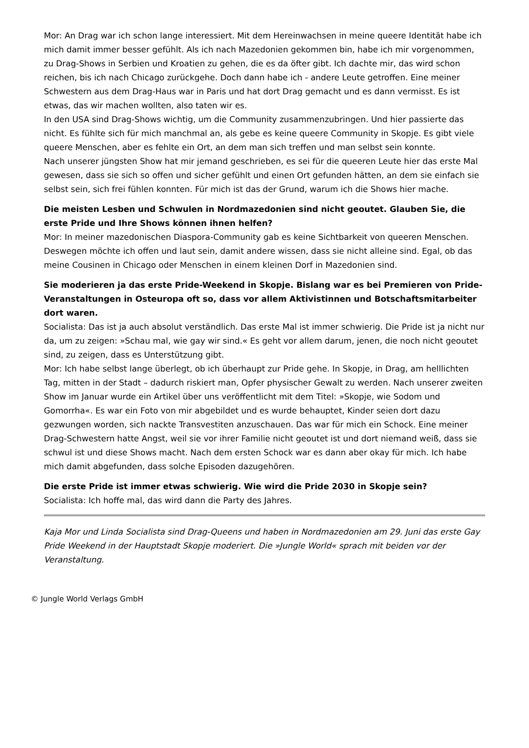Mor: An Drag war ich schon lange interessiert. Mit dem Hereinwachsen in meine queere Identität habe ich mich damit immer besser gefühlt. Als ich nach Mazedonien gekommen bin, habe ich mir vorgenommen, zu Drag-Shows in Serbien und Kroatien zu gehen, die es da öfter gibt. Ich dachte mir, das wird schon reichen, bis ich nach Chicago zurückgehe. Doch dann habe ich - andere Leute getroffen. Eine meiner Schwestern aus dem Drag-Haus war in Paris und hat dort Drag gemacht und es dann vermisst. Es ist etwas, das wir machen wollten, also taten wir es.
In den USA sind Drag-Shows wichtig, um die Community zusammenzubringen. Und hier passierte das nicht. Es fühlte sich für mich manchmal an, als gebe es keine queere Community in Skopje. Es gibt viele queere Menschen, aber es fehlte ein Ort, an dem man sich treffen und man selbst sein konnte.
Nach unserer jüngsten Show hat mir jemand geschrieben, es sei für die queeren Leute hier das erste Mal gewesen, dass sie sich so offen und sicher gefühlt und einen Ort gefunden hätten, an dem sie einfach sie selbst sein, sich frei fühlen konnten. Für mich ist das der Grund, warum ich die Shows hier mache.
Die meisten Lesben und Schwulen in Nordmazedonien sind nicht geoutet. Glauben Sie, die erste Pride und Ihre Shows können ihnen helfen?
Mor: In meiner mazedonischen Diaspora-Community gab es keine Sichtbarkeit von queeren Menschen. Deswegen möchte ich offen und laut sein, damit andere wissen, dass sie nicht alleine sind. Egal, ob das meine Cousinen in Chicago oder Menschen in einem kleinen Dorf in Mazedonien sind.
Sie moderieren ja das erste Pride-Weekend in Skopje. Bislang war es bei Premieren von Pride-Veranstaltungen in Osteuropa oft so, dass vor allem Aktivistinnen und Botschaftsmitarbeiter dort waren.
Socialista: Das ist ja auch absolut verständlich. Das erste Mal ist immer schwierig. Die Pride ist ja nicht nur da, um zu zeigen: »Schau mal, wie gay wir sind.« Es geht vor allem darum, jenen, die noch nicht geoutet sind, zu zeigen, dass es Unterstützung gibt.
Mor: Ich habe selbst lange überlegt, ob ich überhaupt zur Pride gehe. In Skopje, in Drag, am helllichten Tag, mitten in der Stadt – dadurch riskiert man, Opfer physischer Gewalt zu werden. Nach unserer zweiten Show im Januar wurde ein Artikel über uns veröffentlicht mit dem Titel: »Skopje, wie Sodom und Gomorrha«. Es war ein Foto von mir abgebildet und es wurde behauptet, Kinder seien dort dazu gezwungen worden, sich nackte Transvestiten anzuschauen. Das war für mich ein Schock. Eine meiner Drag-Schwestern hatte Angst, weil sie vor ihrer Familie nicht geoutet ist und dort niemand weiß, dass sie schwul ist und diese Shows macht. Nach dem ersten Schock war es dann aber okay für mich. Ich habe mich damit abgefunden, dass solche Episoden dazugehören.
Die erste Pride ist immer etwas schwierig. Wie wird die Pride 2030 in Skopje sein?
Socialista: Ich hoffe mal, das wird dann die Party des Jahres.
Kaja Mor und Linda Socialista sind Drag-Queens und haben in Nordmazedonien am 29. Juni das erste Gay Pride Weekend in der Hauptstadt Skopje moderiert. Die »Jungle World« sprach mit beiden vor der Veranstaltung.
© Jungle World Verlags GmbH